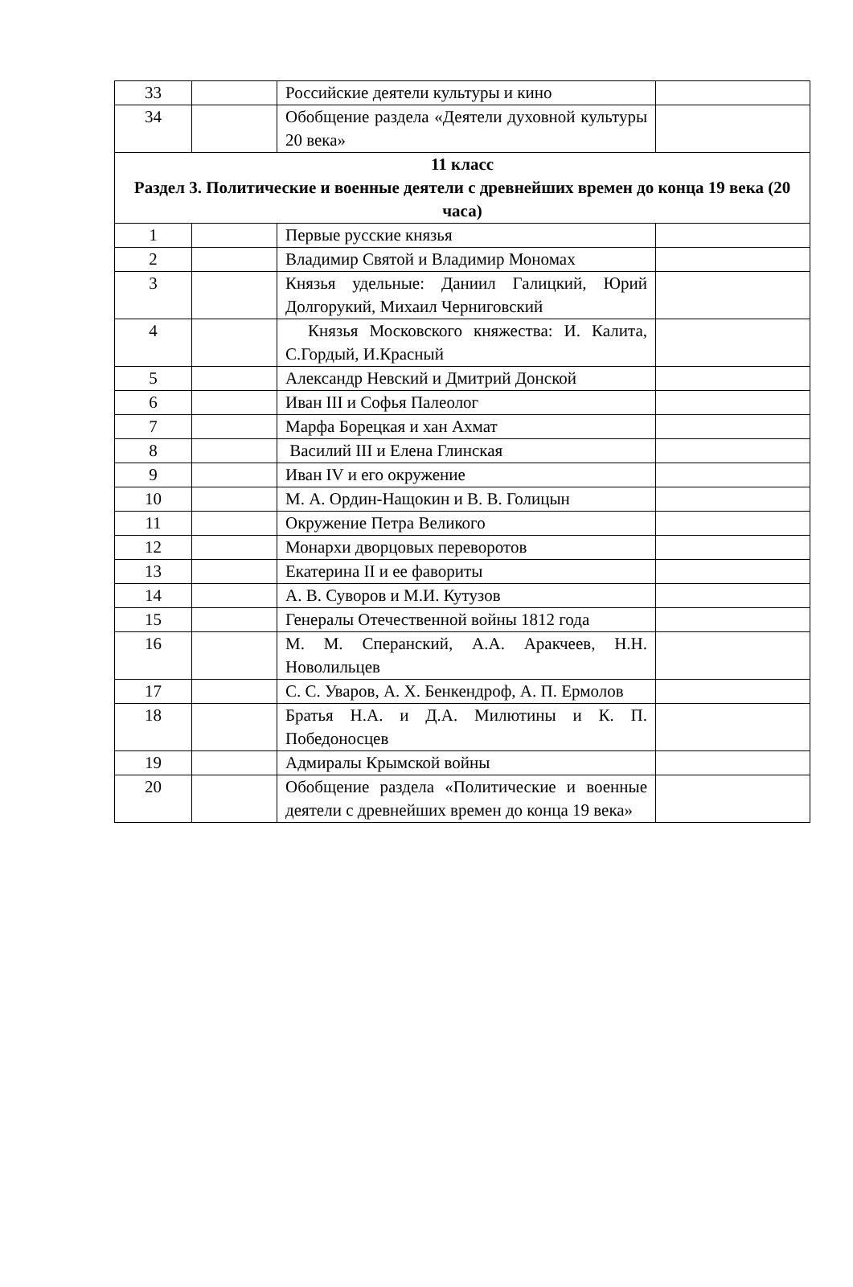| 33 | | Российские деятели культуры и кино | |
| 34 | | Обобщение раздела «Деятели духовной культуры 20 века» | |
| 11 класс Раздел 3. Политические и военные деятели с древнейших времен до конца 19 века (20 часа) | | | |
| 1 | | Первые русские князья | |
| 2 | | Владимир Святой и Владимир Мономах | |
| 3 | | Князья удельные: Даниил Галицкий, Юрий Долгорукий, Михаил Черниговский | |
| 4 | | Князья Московского княжества: И. Калита, С.Гордый, И.Красный | |
| 5 | | Александр Невский и Дмитрий Донской | |
| 6 | | Иван III и Софья Палеолог | |
| 7 | | Марфа Борецкая и хан Ахмат | |
| 8 | | Василий III и Елена Глинская | |
| 9 | | Иван IV и его окружение | |
| 10 | | М. А. Ордин-Нащокин и В. В. Голицын | |
| 11 | | Окружение Петра Великого | |
| 12 | | Монархи дворцовых переворотов | |
| 13 | | Екатерина II и ее фавориты | |
| 14 | | А. В. Суворов и М.И. Кутузов | |
| 15 | | Генералы Отечественной войны 1812 года | |
| 16 | | М. М. Сперанский, А.А. Аракчеев, Н.Н. Новолильцев | |
| 17 | | С. С. Уваров, А. Х. Бенкендроф, А. П. Ермолов | |
| 18 | | Братья Н.А. и Д.А. Милютины и К. П. Победоносцев | |
| 19 | | Адмиралы Крымской войны | |
| 20 | | Обобщение раздела «Политические и военные деятели с древнейших времен до конца 19 века» | |